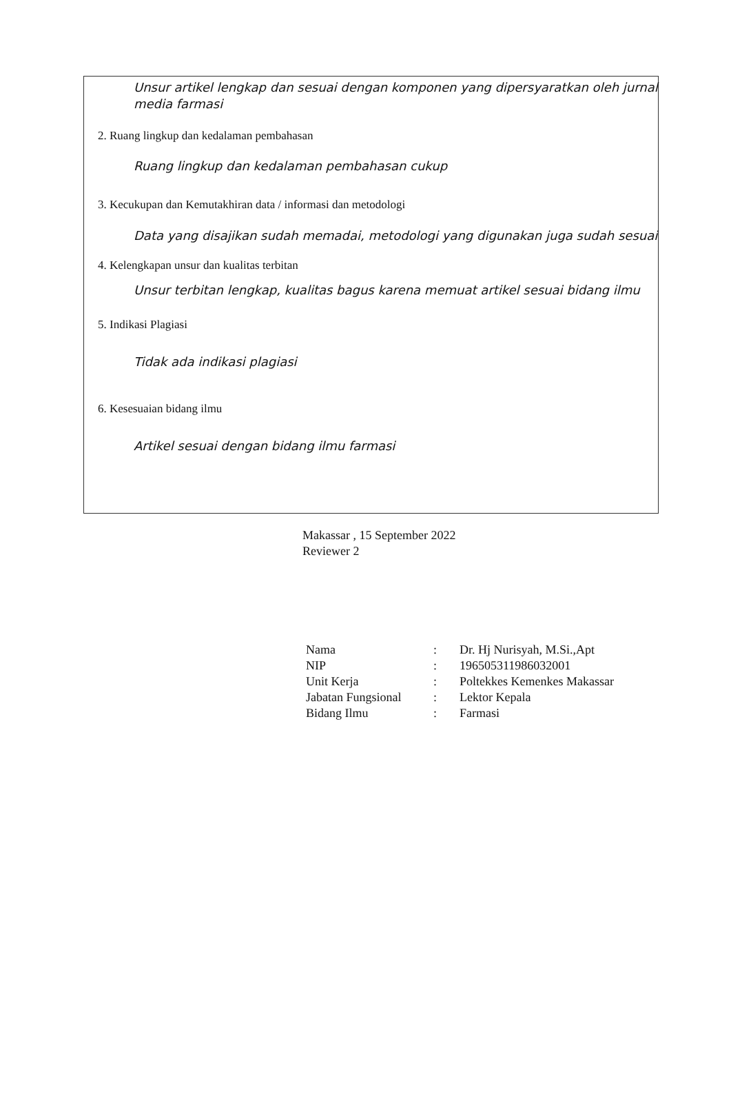Unsur artikel lengkap dan sesuai dengan komponen yang dipersyaratkan oleh jurnal media farmasi
2. Ruang lingkup dan kedalaman pembahasan
Ruang lingkup dan kedalaman pembahasan cukup
3. Kecukupan dan Kemutakhiran data / informasi dan metodologi
Data yang disajikan sudah memadai, metodologi yang digunakan juga sudah sesuai
4. Kelengkapan unsur dan kualitas terbitan
Unsur terbitan lengkap, kualitas bagus karena memuat artikel sesuai bidang ilmu
5. Indikasi Plagiasi
Tidak ada indikasi plagiasi
6. Kesesuaian bidang ilmu
Artikel sesuai dengan bidang ilmu farmasi
Makassar , 15 September 2022
Reviewer 2
| Nama | : | Dr. Hj Nurisyah, M.Si.,Apt |
| NIP | : | 196505311986032001 |
| Unit Kerja | : | Poltekkes Kemenkes Makassar |
| Jabatan Fungsional | : | Lektor Kepala |
| Bidang Ilmu | : | Farmasi |